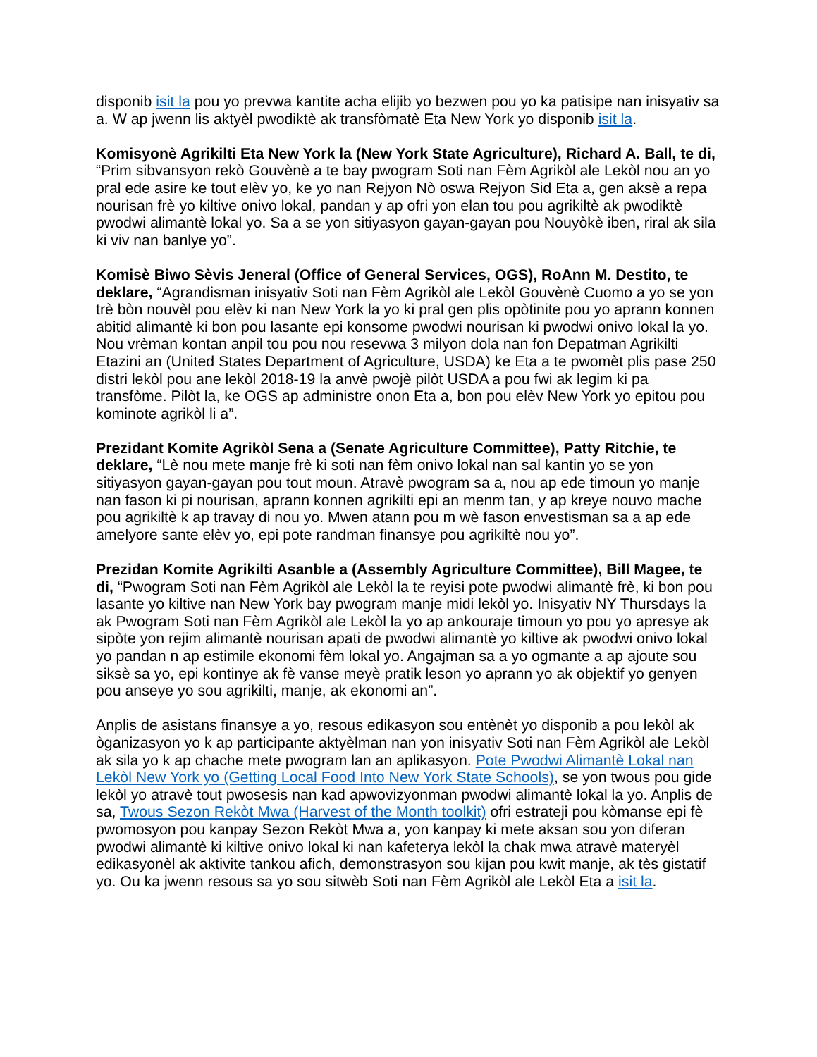disponib isit la pou yo prevwa kantite acha elijib yo bezwen pou yo ka patisipe nan inisyativ sa a. W ap jwenn lis aktyèl pwodiktè ak transfòmatè Eta New York yo disponib isit la.
Komisyonè Agrikilti Eta New York la (New York State Agriculture), Richard A. Ball, te di, “Prim sibvansyon rekò Gouvènè a te bay pwogram Soti nan Fèm Agrikòl ale Lekòl nou an yo pral ede asire ke tout elèv yo, ke yo nan Rejyon Nò oswa Rejyon Sid Eta a, gen aksè a repa nourisan frè yo kiltive onivo lokal, pandan y ap ofri yon elan tou pou agrikiltè ak pwodiktè pwodwi alimantè lokal yo. Sa a se yon sitiyasyon gayan-gayan pou Nouyòkè iben, riral ak sila ki viv nan banlye yo”.
Komisè Biwo Sèvis Jeneral (Office of General Services, OGS), RoAnn M. Destito, te deklare, “Agrandisman inisyativ Soti nan Fèm Agrikòl ale Lekòl Gouvènè Cuomo a yo se yon trè bòn nouvèl pou elèv ki nan New York la yo ki pral gen plis opòtinite pou yo aprann konnen abitid alimantè ki bon pou lasante epi konsome pwodwi nourisan ki pwodwi onivo lokal la yo. Nou vrèman kontan anpil tou pou nou resevwa 3 milyon dola nan fon Depatman Agrikilti Etazini an (United States Department of Agriculture, USDA) ke Eta a te pwomèt plis pase 250 distri lekòl pou ane lekòl 2018-19 la anvè pwojè pilòt USDA a pou fwi ak legim ki pa transfòme. Pilòt la, ke OGS ap administre onon Eta a, bon pou elèv New York yo epitou pou kominote agrikòl li a”.
Prezidant Komite Agrikòl Sena a (Senate Agriculture Committee), Patty Ritchie, te deklare, “Lè nou mete manje frè ki soti nan fèm onivo lokal nan sal kantin yo se yon sitiyasyon gayan-gayan pou tout moun. Atravè pwogram sa a, nou ap ede timoun yo manje nan fason ki pi nourisan, aprann konnen agrikilti epi an menm tan, y ap kreye nouvo mache pou agrikiltè k ap travay di nou yo. Mwen atann pou m wè fason envestisman sa a ap ede amelyore sante elèv yo, epi pote randman finansye pou agrikiltè nou yo”.
Prezidan Komite Agrikilti Asanble a (Assembly Agriculture Committee), Bill Magee, te di, “Pwogram Soti nan Fèm Agrikòl ale Lekòl la te reyisi pote pwodwi alimantè frè, ki bon pou lasante yo kiltive nan New York bay pwogram manje midi lekòl yo. Inisyativ NY Thursdays la ak Pwogram Soti nan Fèm Agrikòl ale Lekòl la yo ap ankouraje timoun yo pou yo apresye ak sipòte yon rejim alimantè nourisan apati de pwodwi alimantè yo kiltive ak pwodwi onivo lokal yo pandan n ap estimile ekonomi fèm lokal yo. Angajman sa a yo ogmante a ap ajoute sou siksè sa yo, epi kontinye ak fè vanse meyè pratik leson yo aprann yo ak objektif yo genyen pou anseye yo sou agrikilti, manje, ak ekonomi an”.
Anplis de asistans finansye a yo, resous edikasyon sou entènèt yo disponib a pou lekòl ak òganizasyon yo k ap participante aktyèlman nan yon inisyativ Soti nan Fèm Agrikòl ale Lekòl ak sila yo k ap chache mete pwogram lan an aplikasyon. Pote Pwodwi Alimantè Lokal nan Lekòl New York yo (Getting Local Food Into New York State Schools), se yon twous pou gide lekòl yo atravè tout pwosesis nan kad apwovizyonman pwodwi alimantè lokal la yo. Anplis de sa, Twous Sezon Rekòt Mwa (Harvest of the Month toolkit) ofri estrateji pou kòmanse epi fè pwomosyon pou kanpay Sezon Rekòt Mwa a, yon kanpay ki mete aksan sou yon diferan pwodwi alimantè ki kiltive onivo lokal ki nan kafeterya lekòl la chak mwa atravè materyèl edikasyonèl ak aktivite tankou afich, demonstrasyon sou kijan pou kwit manje, ak tès gistatif yo. Ou ka jwenn resous sa yo sou sitwèb Soti nan Fèm Agrikòl ale Lekòl Eta a isit la.